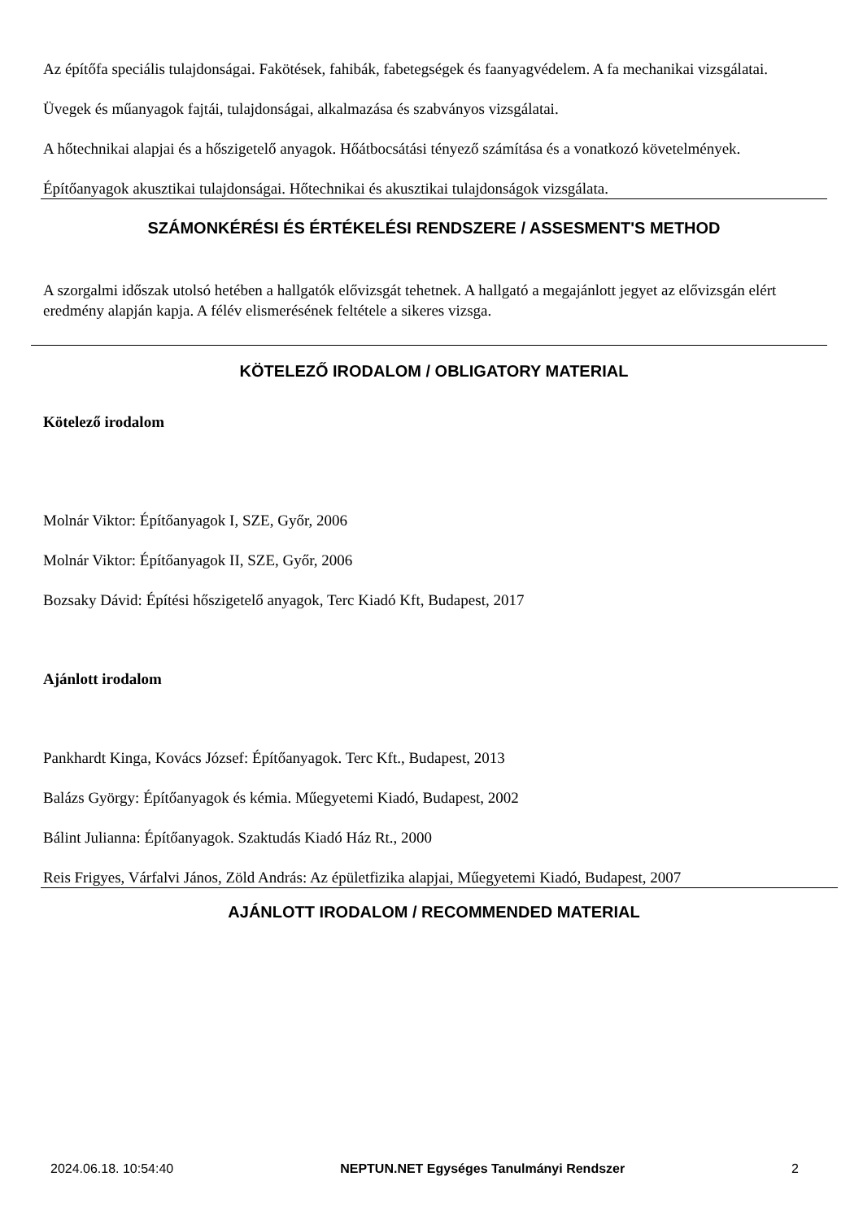Az építőfa speciális tulajdonságai. Fakötések, fahibák, fabetegségek és faanyagvédelem. A fa mechanikai vizsgálatai.
Üvegek és műanyagok fajtái, tulajdonságai, alkalmazása és szabványos vizsgálatai.
A hőtechnikai alapjai és a hőszigetelő anyagok. Hőátbocsátási tényező számítása és a vonatkozó követelmények.
Építőanyagok akusztikai tulajdonságai. Hőtechnikai és akusztikai tulajdonságok vizsgálata.
SZÁMONKÉRÉSI ÉS ÉRTÉKELÉSI RENDSZERE / ASSESMENT'S METHOD
A szorgalmi időszak utolsó hetében a hallgatók elővizsgát tehetnek. A hallgató a megajánlott jegyet az elővizsgán elért eredmény alapján kapja. A félév elismerésének feltétele a sikeres vizsga.
KÖTELEZŐ IRODALOM / OBLIGATORY MATERIAL
Kötelező irodalom
Molnár Viktor: Építőanyagok I, SZE, Győr, 2006
Molnár Viktor: Építőanyagok II, SZE, Győr, 2006
Bozsaky Dávid: Építési hőszigetelő anyagok, Terc Kiadó Kft, Budapest, 2017
Ajánlott irodalom
Pankhardt Kinga, Kovács József: Építőanyagok. Terc Kft., Budapest, 2013
Balázs György: Építőanyagok és kémia. Műegyetemi Kiadó, Budapest, 2002
Bálint Julianna: Építőanyagok. Szaktudás Kiadó Ház Rt., 2000
Reis Frigyes, Várfalvi János, Zöld András: Az épületfizika alapjai, Műegyetemi Kiadó, Budapest, 2007
AJÁNLOTT IRODALOM / RECOMMENDED MATERIAL
2024.06.18. 10:54:40 NEPTUN.NET Egységes Tanulmányi Rendszer 2